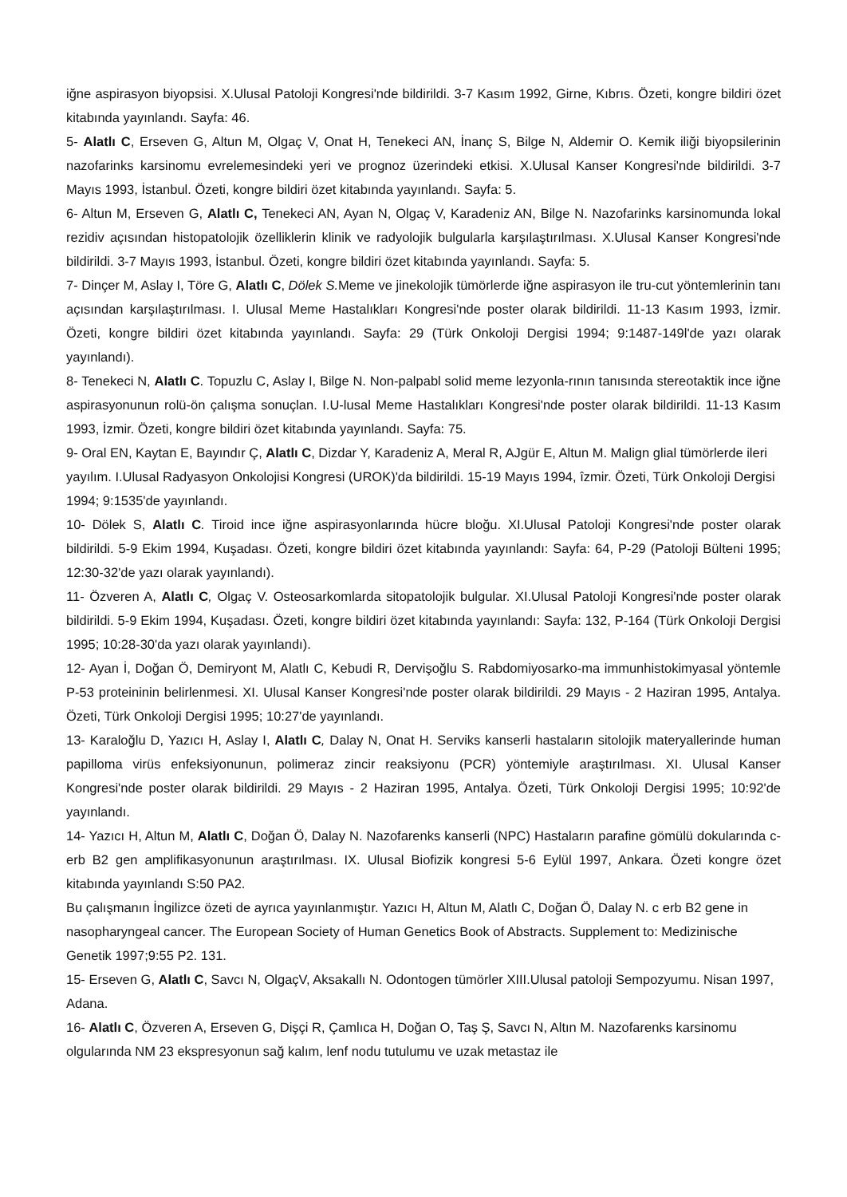iğne aspirasyon biyopsisi. X.Ulusal Patoloji Kongresi'nde bildirildi. 3-7 Kasım 1992, Girne, Kıbrıs. Özeti, kongre bildiri özet kitabında yayınlandı. Sayfa: 46.
5- Alatlı C, Erseven G, Altun M, Olgaç V, Onat H, Tenekeci AN, İnanç S, Bilge N, Aldemir O. Kemik iliği biyopsilerinin nazofarinks karsinomu evrelemesindeki yeri ve prognoz üzerindeki etkisi. X.Ulusal Kanser Kongresi'nde bildirildi. 3-7 Mayıs 1993, İstanbul. Özeti, kongre bildiri özet kitabında yayınlandı. Sayfa: 5.
6- Altun M, Erseven G, Alatlı C, Tenekeci AN, Ayan N, Olgaç V, Karadeniz AN, Bilge N. Nazofarinks karsinomunda lokal rezidiv açısından histopatolojik özelliklerin klinik ve radyolojik bulgularla karşılaştırılması. X.Ulusal Kanser Kongresi'nde bildirildi. 3-7 Mayıs 1993, İstanbul. Özeti, kongre bildiri özet kitabında yayınlandı. Sayfa: 5.
7- Dinçer M, Aslay I, Töre G, Alatlı C, Dölek S. Meme ve jinekolojik tümörlerde iğne aspirasyon ile tru-cut yöntemlerinin tanı açısından karşılaştırılması. I. Ulusal Meme Hastalıkları Kongresi'nde poster olarak bildirildi. 11-13 Kasım 1993, İzmir. Özeti, kongre bildiri özet kitabında yayınlandı. Sayfa: 29 (Türk Onkoloji Dergisi 1994; 9:1487-149l'de yazı olarak yayınlandı).
8- Tenekeci N, Alatlı C. Topuzlu C, Aslay I, Bilge N. Non-palpabl solid meme lezyonla-rının tanısında stereotaktik ince iğne aspirasyonunun rolü-ön çalışma sonuçlan. I.U-lusal Meme Hastalıkları Kongresi'nde poster olarak bildirildi. 11-13 Kasım 1993, İzmir. Özeti, kongre bildiri özet kitabında yayınlandı. Sayfa: 75.
9- Oral EN, Kaytan E, Bayındır Ç, Alatlı C, Dizdar Y, Karadeniz A, Meral R, AJgür E, Altun M. Malign glial tümörlerde ileri yayılım. I.Ulusal Radyasyon Onkolojisi Kongresi (UROK)'da bildirildi. 15-19 Mayıs 1994, îzmir. Özeti, Türk Onkoloji Dergisi 1994; 9:1535'de yayınlandı.
10- Dölek S, Alatlı C. Tiroid ince iğne aspirasyonlarında hücre bloğu. XI.Ulusal Patoloji Kongresi'nde poster olarak bildirildi. 5-9 Ekim 1994, Kuşadası. Özeti, kongre bildiri özet kitabında yayınlandı: Sayfa: 64, P-29 (Patoloji Bülteni 1995; 12:30-32'de yazı olarak yayınlandı).
11- Özveren A, Alatlı C, Olgaç V. Osteosarkomlarda sitopatolojik bulgular. XI.Ulusal Patoloji Kongresi'nde poster olarak bildirildi. 5-9 Ekim 1994, Kuşadası. Özeti, kongre bildiri özet kitabında yayınlandı: Sayfa: 132, P-164 (Türk Onkoloji Dergisi 1995; 10:28-30'da yazı olarak yayınlandı).
12- Ayan İ, Doğan Ö, Demiryont M, Alatlı C, Kebudi R, Dervişoğlu S. Rabdomiyosarko-ma immunhistokimyasal yöntemle P-53 proteininin belirlenmesi. XI. Ulusal Kanser Kongresi'nde poster olarak bildirildi. 29 Mayıs - 2 Haziran 1995, Antalya. Özeti, Türk Onkoloji Dergisi 1995; 10:27'de yayınlandı.
13- Karaloğlu D, Yazıcı H, Aslay I, Alatlı C, Dalay N, Onat H. Serviks kanserli hastaların sitolojik materyallerinde human papilloma virüs enfeksiyonunun, polimeraz zincir reaksiyonu (PCR) yöntemiyle araştırılması. XI. Ulusal Kanser Kongresi'nde poster olarak bildirildi. 29 Mayıs - 2 Haziran 1995, Antalya. Özeti, Türk Onkoloji Dergisi 1995; 10:92'de yayınlandı.
14- Yazıcı H, Altun M, Alatlı C, Doğan Ö, Dalay N. Nazofarenks kanserli (NPC) Hastaların parafine gömülü dokularında c-erb B2 gen amplifikasyonunun araştırılması. IX. Ulusal Biofizik kongresi 5-6 Eylül 1997, Ankara. Özeti kongre özet kitabında yayınlandı S:50 PA2.
Bu çalışmanın İngilizce özeti de ayrıca yayınlanmıştır. Yazıcı H, Altun M, Alatlı C, Doğan Ö, Dalay N. c erb B2 gene in nasopharyngeal cancer. The European Society of Human Genetics Book of Abstracts. Supplement to: Medizinische Genetik 1997;9:55 P2. 131.
15- Erseven G, Alatlı C, Savcı N, OlgaçV, Aksakallı N. Odontogen tümörler XIII.Ulusal patoloji Sempozyumu. Nisan 1997, Adana.
16- Alatlı C, Özveren A, Erseven G, Dişçi R, Çamlıca H, Doğan O, Taş Ş, Savcı N, Altın M. Nazofarenks karsinomu olgularında NM 23 ekspresyonun sağ kalım, lenf nodu tutulumu ve uzak metastaz ile